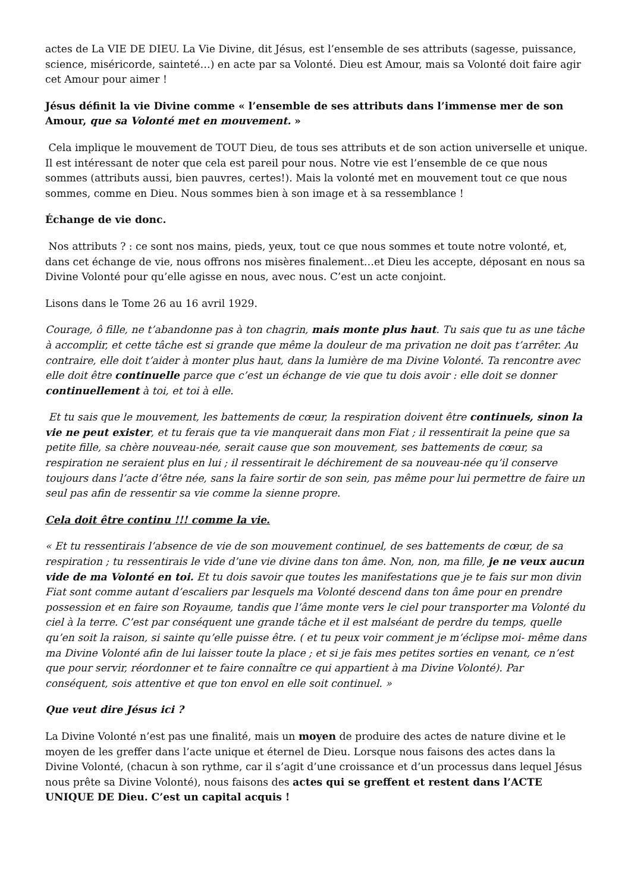actes de La VIE DE DIEU. La Vie Divine, dit Jésus, est l’ensemble de ses attributs (sagesse, puissance, science, miséricorde, sainteté…) en acte par sa Volonté. Dieu est Amour, mais sa Volonté doit faire agir cet Amour pour aimer !
Jésus définit la vie Divine comme « l’ensemble de ses attributs dans l’immense mer de son Amour, que sa Volonté met en mouvement. »
Cela implique le mouvement de TOUT Dieu, de tous ses attributs et de son action universelle et unique. Il est intéressant de noter que cela est pareil pour nous. Notre vie est l’ensemble de ce que nous sommes (attributs aussi, bien pauvres, certes!). Mais la volonté met en mouvement tout ce que nous sommes, comme en Dieu. Nous sommes bien à son image et à sa ressemblance !
Échange de vie donc.
Nos attributs ? : ce sont nos mains, pieds, yeux, tout ce que nous sommes et toute notre volonté, et, dans cet échange de vie, nous offrons nos misères finalement…et Dieu les accepte, déposant en nous sa Divine Volonté pour qu’elle agisse en nous, avec nous. C’est un acte conjoint.
Lisons dans le Tome 26 au 16 avril 1929.
Courage, ô fille, ne t’abandonne pas à ton chagrin, mais monte plus haut. Tu sais que tu as une tâche à accomplir, et cette tâche est si grande que même la douleur de ma privation ne doit pas t’arrêter. Au contraire, elle doit t’aider à monter plus haut, dans la lumière de ma Divine Volonté. Ta rencontre avec elle doit être continuelle parce que c’est un échange de vie que tu dois avoir : elle doit se donner continuellement à toi, et toi à elle.
Et tu sais que le mouvement, les battements de cœur, la respiration doivent être continuels, sinon la vie ne peut exister, et tu ferais que ta vie manquerait dans mon Fiat ; il ressentirait la peine que sa petite fille, sa chère nouveau-née, serait cause que son mouvement, ses battements de cœur, sa respiration ne seraient plus en lui ; il ressentirait le déchirement de sa nouveau-née qu’il conserve toujours dans l’acte d’être née, sans la faire sortir de son sein, pas même pour lui permettre de faire un seul pas afin de ressentir sa vie comme la sienne propre.
Cela doit être continu !!! comme la vie.
« Et tu ressentirais l’absence de vie de son mouvement continuel, de ses battements de cœur, de sa respiration ; tu ressentirais le vide d’une vie divine dans ton âme. Non, non, ma fille, je ne veux aucun vide de ma Volonté en toi. Et tu dois savoir que toutes les manifestations que je te fais sur mon divin Fiat sont comme autant d’escaliers par lesquels ma Volonté descend dans ton âme pour en prendre possession et en faire son Royaume, tandis que l’âme monte vers le ciel pour transporter ma Volonté du ciel à la terre. C’est par conséquent une grande tâche et il est malséant de perdre du temps, quelle qu’en soit la raison, si sainte qu’elle puisse être. ( et tu peux voir comment je m’éclipse moi- même dans ma Divine Volonté afin de lui laisser toute la place ; et si je fais mes petites sorties en venant, ce n’est que pour servir, réordonner et te faire connaître ce qui appartient à ma Divine Volonté). Par conséquent, sois attentive et que ton envol en elle soit continuel. »
Que veut dire Jésus ici ?
La Divine Volonté n’est pas une finalité, mais un moyen de produire des actes de nature divine et le moyen de les greffer dans l’acte unique et éternel de Dieu. Lorsque nous faisons des actes dans la Divine Volonté, (chacun à son rythme, car il s’agit d’une croissance et d’un processus dans lequel Jésus nous prête sa Divine Volonté), nous faisons des actes qui se greffent et restent dans l’ACTE UNIQUE DE Dieu. C’est un capital acquis !